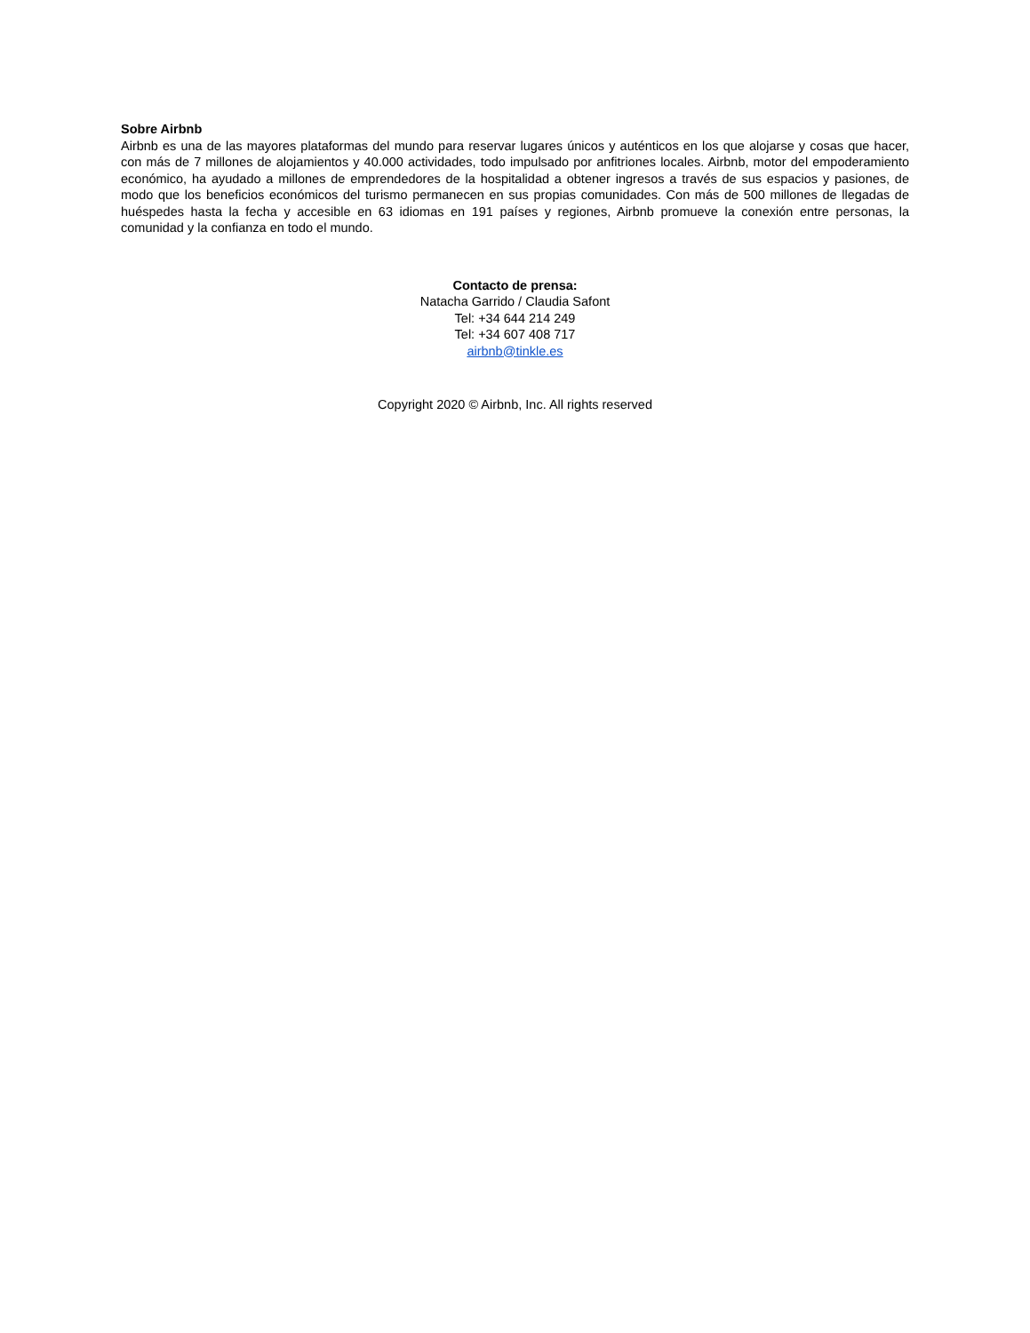Sobre Airbnb
Airbnb es una de las mayores plataformas del mundo para reservar lugares únicos y auténticos en los que alojarse y cosas que hacer, con más de 7 millones de alojamientos y 40.000 actividades, todo impulsado por anfitriones locales. Airbnb, motor del empoderamiento económico, ha ayudado a millones de emprendedores de la hospitalidad a obtener ingresos a través de sus espacios y pasiones, de modo que los beneficios económicos del turismo permanecen en sus propias comunidades. Con más de 500 millones de llegadas de huéspedes hasta la fecha y accesible en 63 idiomas en 191 países y regiones, Airbnb promueve la conexión entre personas, la comunidad y la confianza en todo el mundo.
Contacto de prensa:
Natacha Garrido / Claudia Safont
Tel: +34 644 214 249
Tel: +34 607 408 717
airbnb@tinkle.es
Copyright 2020 © Airbnb, Inc. All rights reserved